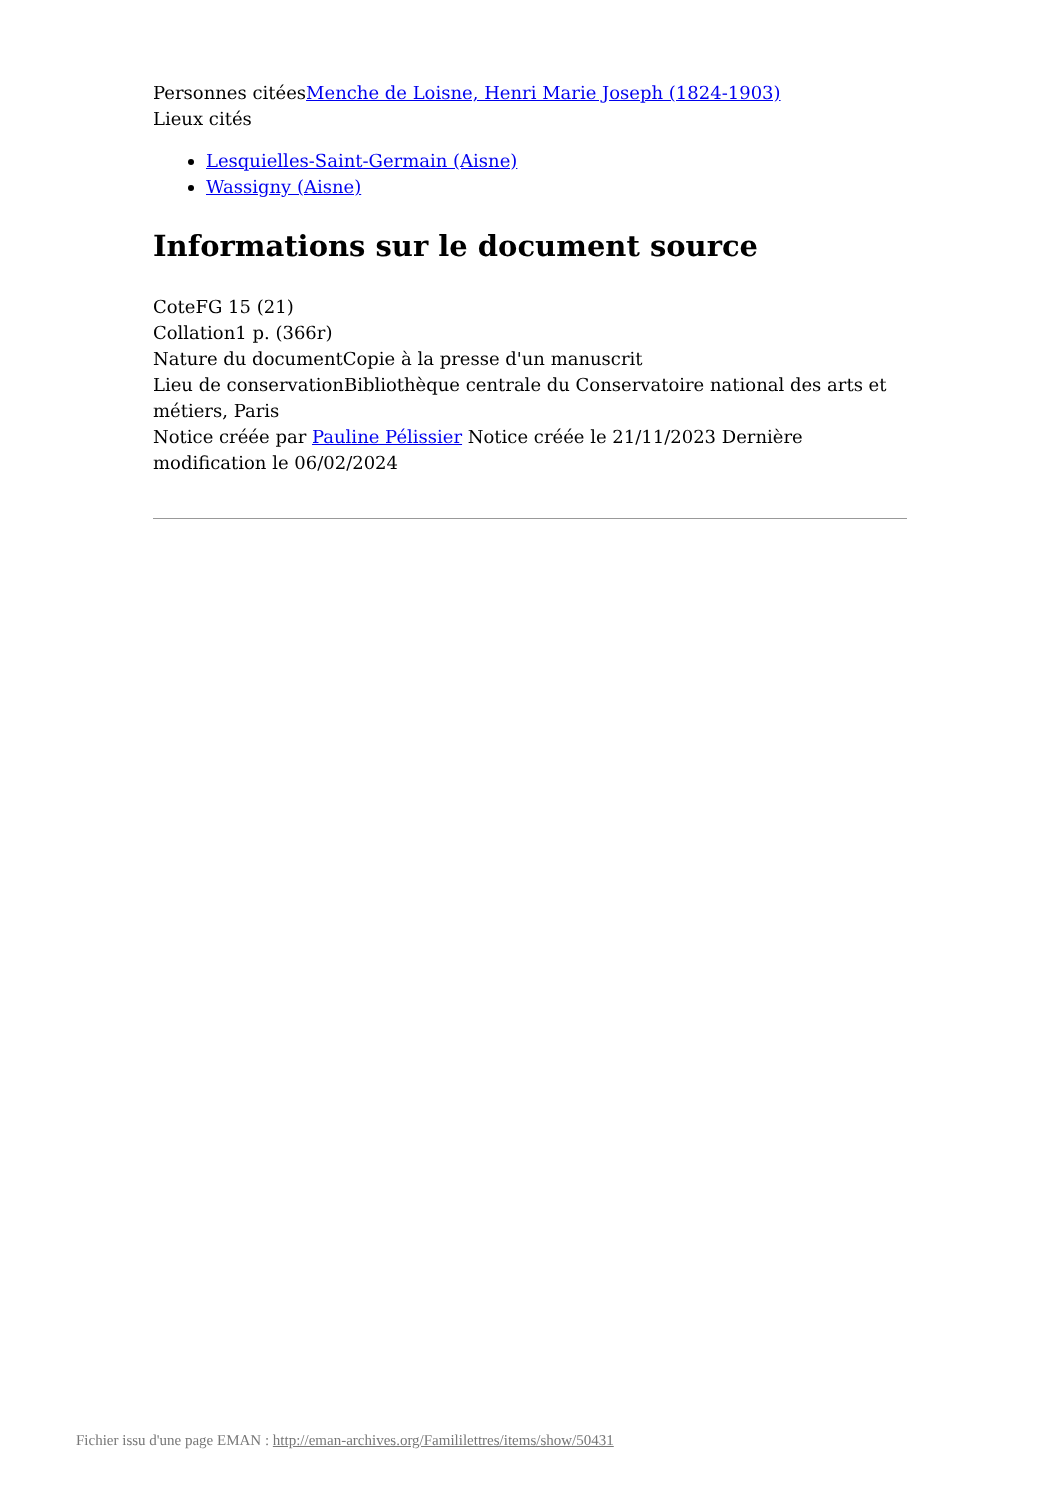Personnes citéesMenche de Loisne, Henri Marie Joseph (1824-1903)
Lieux cités
Lesquielles-Saint-Germain (Aisne)
Wassigny (Aisne)
Informations sur le document source
CoteFG 15 (21)
Collation1 p. (366r)
Nature du documentCopie à la presse d'un manuscrit
Lieu de conservationBibliothèque centrale du Conservatoire national des arts et métiers, Paris
Notice créée par Pauline Pélissier Notice créée le 21/11/2023 Dernière modification le 06/02/2024
Fichier issu d'une page EMAN : http://eman-archives.org/Famililettres/items/show/50431